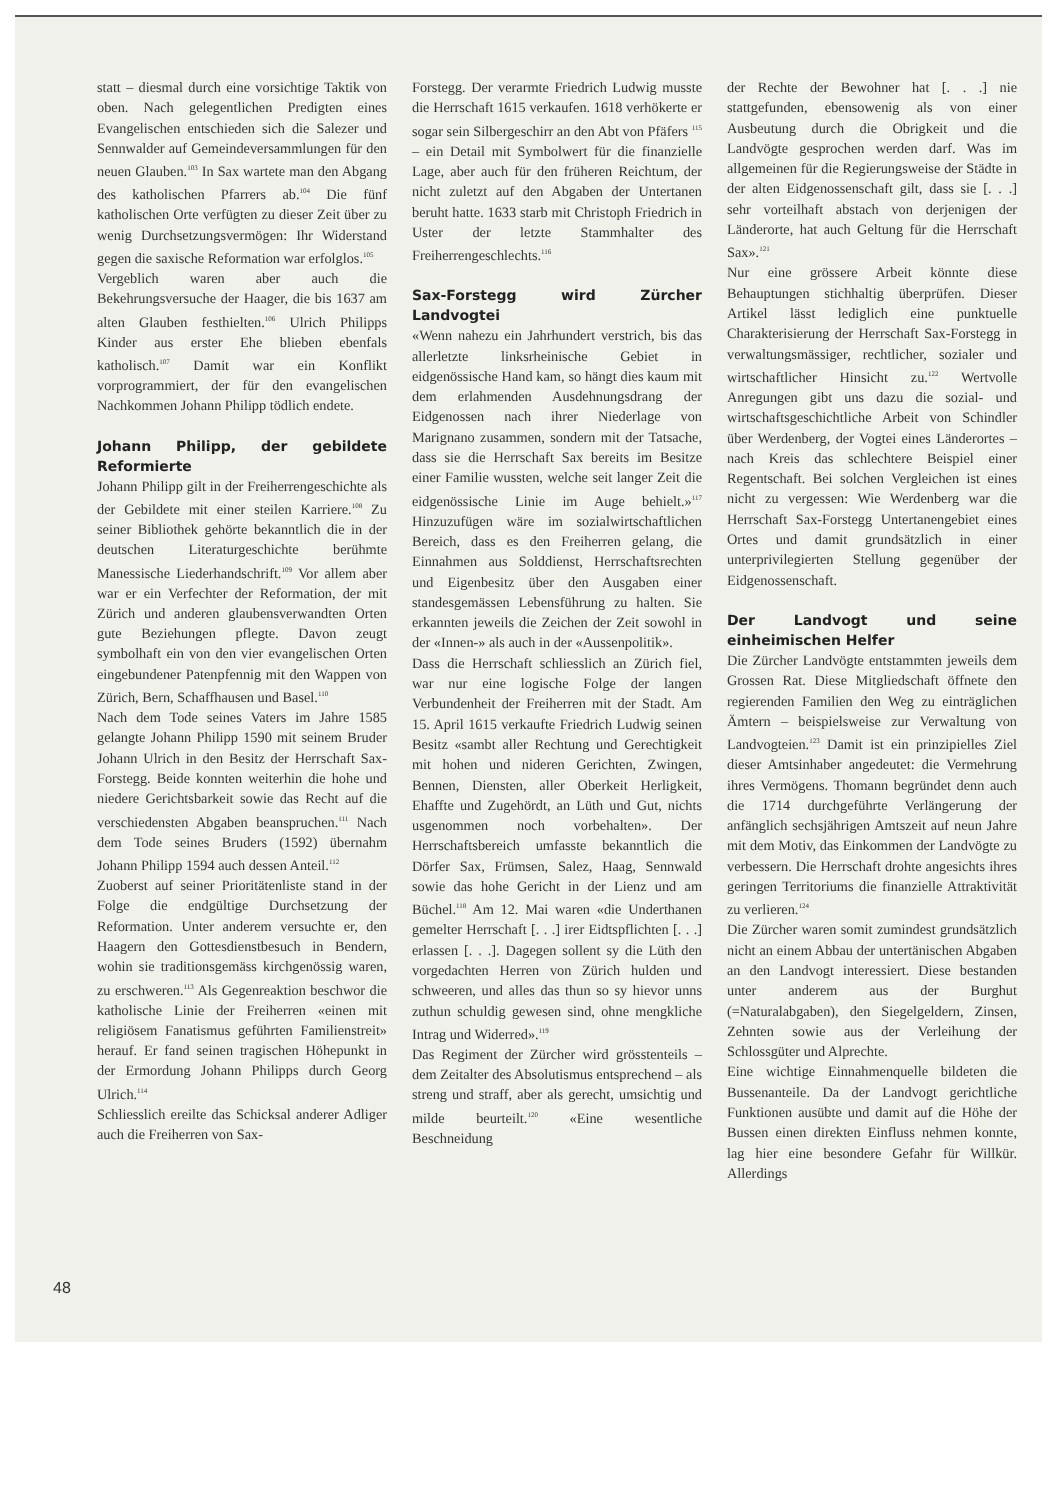statt – diesmal durch eine vorsichtige Taktik von oben. Nach gelegentlichen Predigten eines Evangelischen entschieden sich die Salezer und Sennwalder auf Gemeindeversammlungen für den neuen Glauben.<sup>103</sup> In Sax wartete man den Abgang des katholischen Pfarrers ab.<sup>104</sup> Die fünf katholischen Orte verfügten zu dieser Zeit über zu wenig Durchsetzungsvermögen: Ihr Widerstand gegen die saxische Reformation war erfolglos.<sup>105</sup>
Vergeblich waren aber auch die Bekehrungsversuche der Haager, die bis 1637 am alten Glauben festhielten.<sup>106</sup> Ulrich Philipps Kinder aus erster Ehe blieben ebenfals katholisch.<sup>107</sup> Damit war ein Konflikt vorprogrammiert, der für den evangelischen Nachkommen Johann Philipp tödlich endete.
Johann Philipp, der gebildete Reformierte
Johann Philipp gilt in der Freiherrengeschichte als der Gebildete mit einer steilen Karriere.<sup>108</sup> Zu seiner Bibliothek gehörte bekanntlich die in der deutschen Literaturgeschichte berühmte Manessische Liederhandschrift.<sup>109</sup> Vor allem aber war er ein Verfechter der Reformation, der mit Zürich und anderen glaubensverwandten Orten gute Beziehungen pflegte. Davon zeugt symbolhaft ein von den vier evangelischen Orten eingebundener Patenpfennig mit den Wappen von Zürich, Bern, Schaffhausen und Basel.<sup>110</sup>
Nach dem Tode seines Vaters im Jahre 1585 gelangte Johann Philipp 1590 mit seinem Bruder Johann Ulrich in den Besitz der Herrschaft Sax-Forstegg. Beide konnten weiterhin die hohe und niedere Gerichtsbarkeit sowie das Recht auf die verschiedensten Abgaben beanspruchen.<sup>111</sup> Nach dem Tode seines Bruders (1592) übernahm Johann Philipp 1594 auch dessen Anteil.<sup>112</sup>
Zuoberst auf seiner Prioritätenliste stand in der Folge die endgültige Durchsetzung der Reformation. Unter anderem versuchte er, den Haagern den Gottesdienstbesuch in Bendern, wohin sie traditionsgemäss kirchgenössig waren, zu erschweren.<sup>113</sup> Als Gegenreaktion beschwor die katholische Linie der Freiherren «einen mit religiösem Fanatismus geführten Familienstreit» herauf. Er fand seinen tragischen Höhepunkt in der Ermordung Johann Philipps durch Georg Ulrich.<sup>114</sup>
Schliesslich ereilte das Schicksal anderer Adliger auch die Freiherren von Sax-
Forstegg. Der verarmte Friedrich Ludwig musste die Herrschaft 1615 verkaufen. 1618 verhökerte er sogar sein Silbergeschirr an den Abt von Pfäfers <sup>115</sup> – ein Detail mit Symbolwert für die finanzielle Lage, aber auch für den früheren Reichtum, der nicht zuletzt auf den Abgaben der Untertanen beruht hatte. 1633 starb mit Christoph Friedrich in Uster der letzte Stammhalter des Freiherrengeschlechts.<sup>116</sup>
Sax-Forstegg wird Zürcher Landvogtei
«Wenn nahezu ein Jahrhundert verstrich, bis das allerletzte linksrheinische Gebiet in eidgenössische Hand kam, so hängt dies kaum mit dem erlahmenden Ausdehnungsdrang der Eidgenossen nach ihrer Niederlage von Marignano zusammen, sondern mit der Tatsache, dass sie die Herrschaft Sax bereits im Besitze einer Familie wussten, welche seit langer Zeit die eidgenössische Linie im Auge behielt.»<sup>117</sup> Hinzuzufügen wäre im sozialwirtschaftlichen Bereich, dass es den Freiherren gelang, die Einnahmen aus Solddienst, Herrschaftsrechten und Eigenbesitz über den Ausgaben einer standesgemässen Lebensführung zu halten. Sie erkannten jeweils die Zeichen der Zeit sowohl in der «Innen-» als auch in der «Aussenpolitik».
Dass die Herrschaft schliesslich an Zürich fiel, war nur eine logische Folge der langen Verbundenheit der Freiherren mit der Stadt. Am 15. April 1615 verkaufte Friedrich Ludwig seinen Besitz «sambt aller Rechtung und Gerechtigkeit mit hohen und nideren Gerichten, Zwingen, Bennen, Diensten, aller Oberkeit Herligkeit, Ehaffte und Zugehördt, an Lüth und Gut, nichts usgenommen noch vorbehalten». Der Herrschaftsbereich umfasste bekanntlich die Dörfer Sax, Frümsen, Salez, Haag, Sennwald sowie das hohe Gericht in der Lienz und am Büchel.<sup>118</sup> Am 12. Mai waren «die Underthanen gemelter Herrschaft [. . .] irer Eidtspflichten [. . .] erlassen [. . .]. Dagegen sollent sy die Lüth den vorgedachten Herren von Zürich hulden und schweeren, und alles das thun so sy hievor unns zuthun schuldig gewesen sind, ohne mengkliche Intrag und Widerred».<sup>119</sup>
Das Regiment der Zürcher wird grösstenteils – dem Zeitalter des Absolutismus entsprechend – als streng und straff, aber als gerecht, umsichtig und milde beurteilt.<sup>120</sup> «Eine wesentliche Beschneidung
der Rechte der Bewohner hat [. . .] nie stattgefunden, ebensowenig als von einer Ausbeutung durch die Obrigkeit und die Landvögte gesprochen werden darf. Was im allgemeinen für die Regierungsweise der Städte in der alten Eidgenossenschaft gilt, dass sie [. . .] sehr vorteilhaft abstach von derjenigen der Länderorte, hat auch Geltung für die Herrschaft Sax».<sup>121</sup>
Nur eine grössere Arbeit könnte diese Behauptungen stichhaltig überprüfen. Dieser Artikel lässt lediglich eine punktuelle Charakterisierung der Herrschaft Sax-Forstegg in verwaltungsmässiger, rechtlicher, sozialer und wirtschaftlicher Hinsicht zu.<sup>122</sup> Wertvolle Anregungen gibt uns dazu die sozial- und wirtschaftsgeschichtliche Arbeit von Schindler über Werdenberg, der Vogtei eines Länderortes – nach Kreis das schlechtere Beispiel einer Regentschaft. Bei solchen Vergleichen ist eines nicht zu vergessen: Wie Werdenberg war die Herrschaft Sax-Forstegg Untertanengebiet eines Ortes und damit grundsätzlich in einer unterprivilegierten Stellung gegenüber der Eidgenossenschaft.
Der Landvogt und seine einheimischen Helfer
Die Zürcher Landvögte entstammten jeweils dem Grossen Rat. Diese Mitgliedschaft öffnete den regierenden Familien den Weg zu einträglichen Ämtern – beispielsweise zur Verwaltung von Landvogteien.<sup>123</sup> Damit ist ein prinzipielles Ziel dieser Amtsinhaber angedeutet: die Vermehrung ihres Vermögens. Thomann begründet denn auch die 1714 durchgeführte Verlängerung der anfänglich sechsjährigen Amtszeit auf neun Jahre mit dem Motiv, das Einkommen der Landvögte zu verbessern. Die Herrschaft drohte angesichts ihres geringen Territoriums die finanzielle Attraktivität zu verlieren.<sup>124</sup>
Die Zürcher waren somit zumindest grundsätzlich nicht an einem Abbau der untertänischen Abgaben an den Landvogt interessiert. Diese bestanden unter anderem aus der Burghut (=Naturalabgaben), den Siegelgeldern, Zinsen, Zehnten sowie aus der Verleihung der Schlossgüter und Alprechte.
Eine wichtige Einnahmenquelle bildeten die Bussenanteile. Da der Landvogt gerichtliche Funktionen ausübte und damit auf die Höhe der Bussen einen direkten Einfluss nehmen konnte, lag hier eine besondere Gefahr für Willkür. Allerdings
48